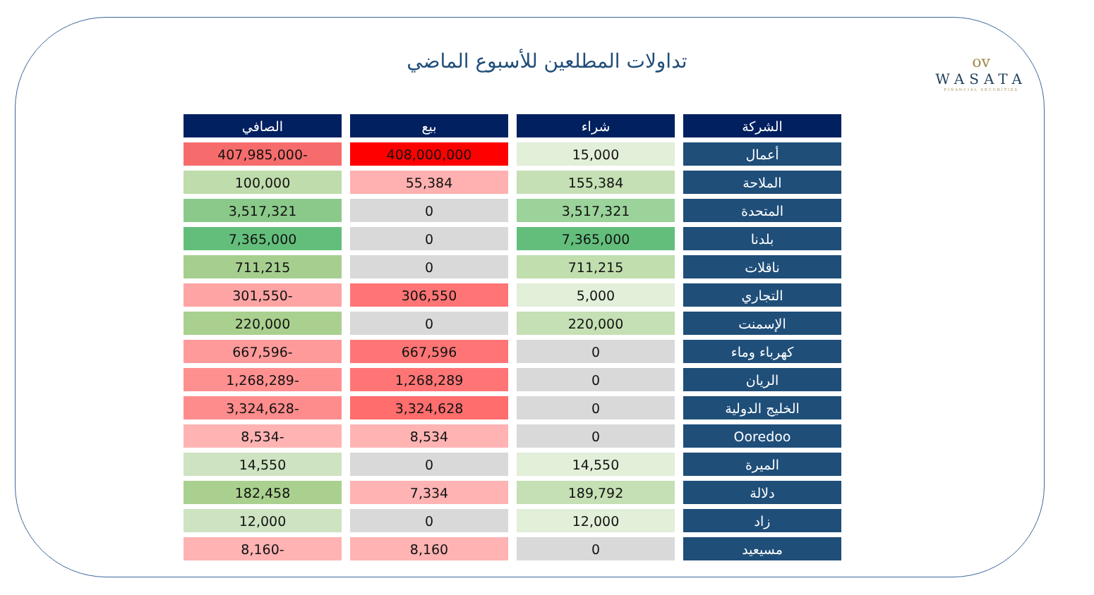ov
WASATA
FINANCIAL SECURITIES
تداولات المطلعين للأسبوع الماضي
| الشركة | شراء | بيع | الصافي |
| --- | --- | --- | --- |
| أعمال | 15,000 | 408,000,000 | -407,985,000 |
| الملاحة | 155,384 | 55,384 | 100,000 |
| المتحدة | 3,517,321 | 0 | 3,517,321 |
| بلدنا | 7,365,000 | 0 | 7,365,000 |
| ناقلات | 711,215 | 0 | 711,215 |
| التجاري | 5,000 | 306,550 | -301,550 |
| الإسمنت | 220,000 | 0 | 220,000 |
| كهرباء وماء | 0 | 667,596 | -667,596 |
| الريان | 0 | 1,268,289 | -1,268,289 |
| الخليج الدولية | 0 | 3,324,628 | -3,324,628 |
| Ooredoo | 0 | 8,534 | -8,534 |
| الميرة | 14,550 | 0 | 14,550 |
| دلالة | 189,792 | 7,334 | 182,458 |
| زاد | 12,000 | 0 | 12,000 |
| مسيعيد | 0 | 8,160 | -8,160 |